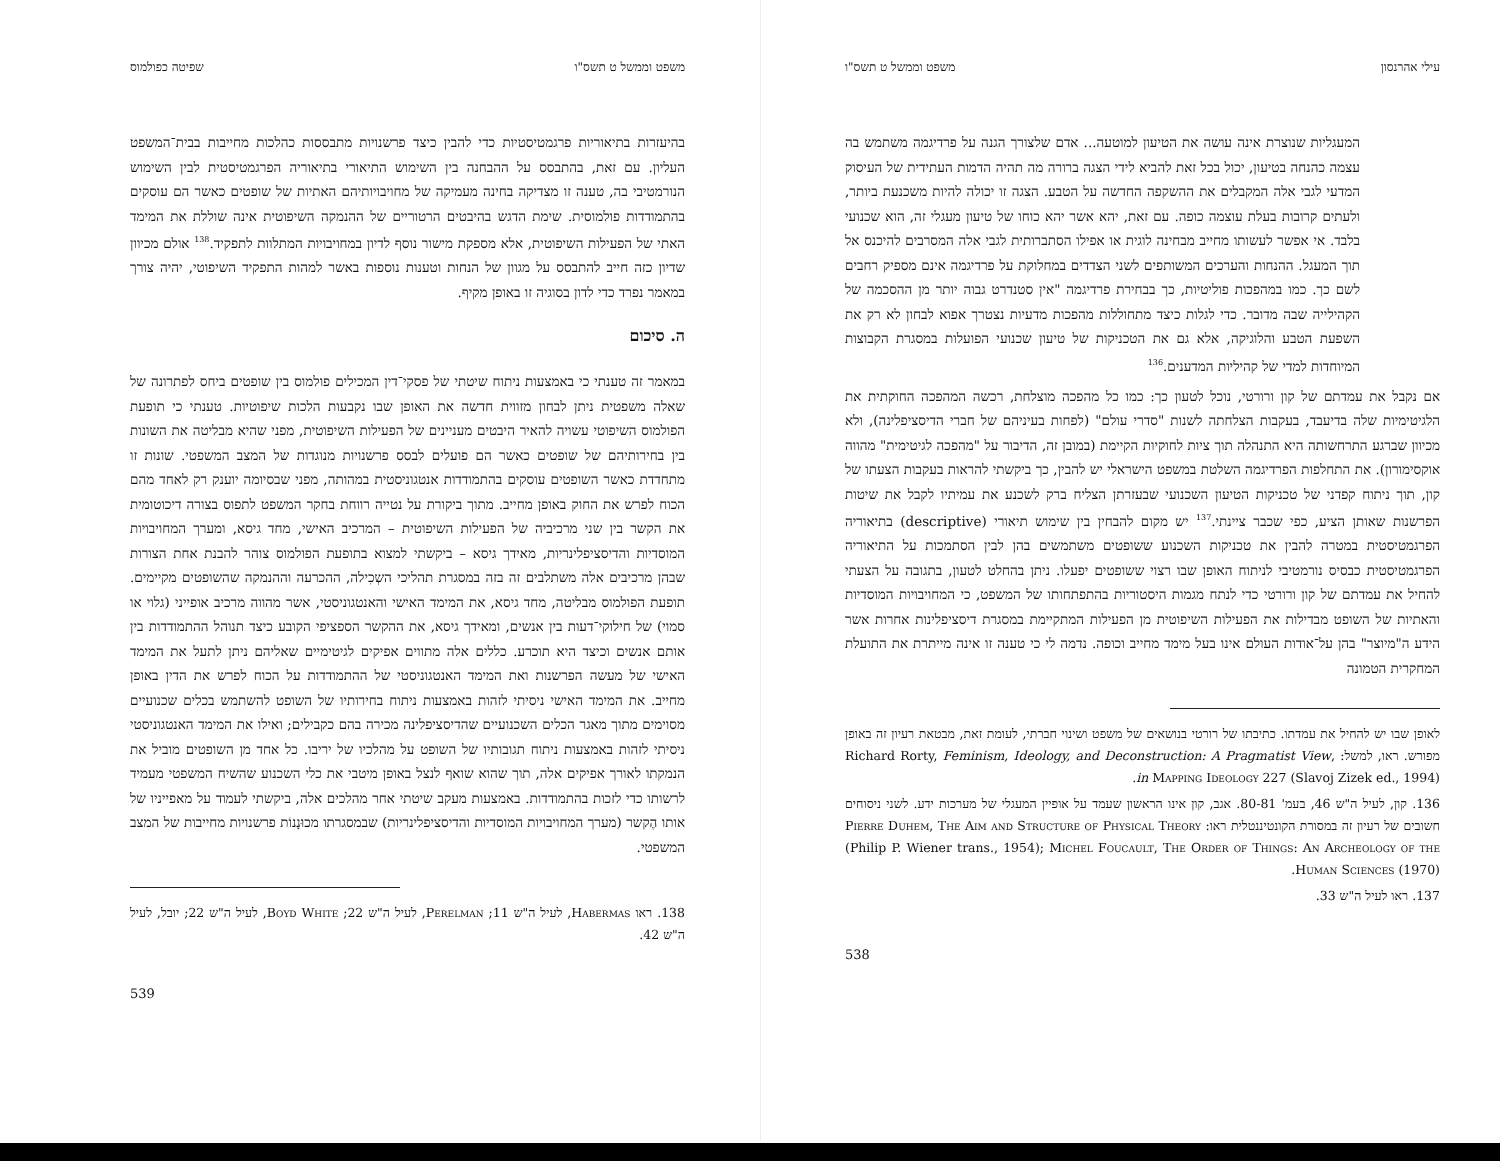עילי אהרנסון משפט וממשל ט תשס"ו
המעגליות שנוצרת אינה עושה את הטיעון למוטעה... אדם שלצורך הגנה על פרדיגמה משתמש בה עצמה כהנחה בטיעון, יכול בכל זאת להביא לידי הצגה ברורה מה תהיה הדמות העתידית של העיסוק המדעי לגבי אלה המקבלים את ההשקפה החדשה על הטבע. הצגה זו יכולה להיות משכנעת ביותר, ולעתים קרובות בעלת עוצמה כופה. עם זאת, יהא אשר יהא כוחו של טיעון מעגלי זה, הוא שכנועי בלבד. אי אפשר לעשותו מחייב מבחינה לוגית או אפילו הסתברותית לגבי אלה המסרבים להיכנס אל תוך המעגל. ההנחות והערכים המשותפים לשני הצדדים במחלוקת על פרדיגמה אינם מספיק רחבים לשם כך. כמו במהפכות פוליטיות, כך בבחירת פרדיגמה "אין סטנדרט גבוה יותר מן ההסכמה של הקהילייה שבה מדובר. כדי לגלות כיצד מתחוללות מהפכות מדעיות נצטרך אפוא לבחון לא רק את השפעת הטבע והלוגיקה, אלא גם את הטכניקות של טיעון שכנועי הפועלות במסגרת הקבוצות המיוחדות למדי של קהיליות המדענים.<sup>136</sup>
אם נקבל את עמדתם של קון ורורטי, נוכל לטעון כך: כמו כל מהפכה מוצלחת, רכשה המהפכה החוקתית את הלגיטימיות שלה בדיעבד, בעקבות הצלחתה לשנות "סדרי עולם" (לפחות בעיניהם של חברי הדיסציפלינה), ולא מכיוון שברגע התרחשותה היא התנהלה תוך ציות לחוקיות הקיימת (במובן זה, הדיבור על "מהפכה לגיטימית" מהווה אוקסימורון). את התחלפות הפרדיגמה השלטת במשפט הישראלי יש להבין, כך ביקשתי להראות בעקבות הצעתו של קון, תוך ניתוח קפדני של טכניקות הטיעון השכנועי שבעזרתן הצליח ברק לשכנע את עמיתיו לקבל את שיטות הפרשנות שאותן הציע, כפי שכבר ציינתי.<sup>137</sup> יש מקום להבחין בין שימוש תיאורי (descriptive) בתיאוריה הפרגמטיסטית במטרה להבין את טכניקות השכנוע ששופטים משתמשים בהן לבין הסתמכות על התיאוריה הפרגמטיסטית כבסיס נורמטיבי לניתוח האופן שבו רצוי ששופטים יפעלו. ניתן בהחלט לטעון, בתגובה על הצעתי להחיל את עמדתם של קון ורורטי כדי לנתח מגמות היסטוריות בהתפתחותו של המשפט, כי המחויבויות המוסדיות והאתיות של השופט מבדילות את הפעילות השיפוטית מן הפעילות המתקיימת במסגרת דיסציפלינות אחרות אשר הידע ה"מיוצר" בהן על־אודות העולם אינו בעל מימד מחייב וכופה. נדמה לי כי טענה זו אינה מייתרת את התועלת המחקרית הטמונה
לאופן שבו יש להחיל את עמדתו. כתיבתו של רורטי בנושאים של משפט ושינוי חברתי, לעומת זאת, מבטאת רעיון זה באופן מפורש. ראו, למשל: Richard Rorty, Feminism, Ideology, and Deconstruction: A Pragmatist View, in Mapping Ideology 227 (Slavoj Zizek ed., 1994).
136. קון, לעיל ה"ש 46, בעמ' 80-81. אגב, קון אינו הראשון שעמד על אופיין המעגלי של מערכות ידע. לשני ניסוחים חשובים של רעיון זה במסורת הקונטיננטלית ראו: Pierre Duhem, The Aim and Structure of Physical Theory (Philip P. Wiener trans., 1954); Michel Foucault, The Order of Things: An Archeology of the Human Sciences (1970).
137. ראו לעיל ה"ש 33.
538
משפט וממשל ט תשס"ו שפיטה כפולמוס
בהיעזרות בתיאוריות פרגמטיסטיות כדי להבין כיצד פרשנויות מתבססות כהלכות מחייבות בבית־המשפט העליון. עם זאת, בהתבסס על ההבחנה בין השימוש התיאורי בתיאוריה הפרגמטיסטית לבין השימוש הנורמטיבי בה, טענה זו מצדיקה בחינה מעמיקה של מחויבויותיהם האתיות של שופטים כאשר הם עוסקים בהתמודדות פולמוסית. שימת הדגש בהיבטים הרטוריים של ההנמקה השיפוטית אינה שוללת את המימד האתי של הפעילות השיפוטית, אלא מספקת מישור נוסף לדיון במחויבויות המתלוות לתפקיד.<sup>138</sup> אולם מכיוון שדיון כזה חייב להתבסס על מגוון של הנחות וטענות נוספות באשר למהות התפקיד השיפוטי, יהיה צורך במאמר נפרד כדי לדון בסוגיה זו באופן מקיף.
ה. סיכום
במאמר זה טענתי כי באמצעות ניתוח שיטתי של פסקי־דין המכילים פולמוס בין שופטים ביחס לפתרונה של שאלה משפטית ניתן לבחון מזווית חדשה את האופן שבו נקבעות הלכות שיפוטיות. טענתי כי תופעת הפולמוס השיפוטי עשויה להאיר היבטים מעניינים של הפעילות השיפוטית, מפני שהיא מבליטה את השונות בין בחירותיהם של שופטים כאשר הם פועלים לבסס פרשנויות מנוגדות של המצב המשפטי. שונות זו מתחדדת כאשר השופטים עוסקים בהתמודדות אנטגוניסטית במהותה, מפני שבסיומה יוענק רק לאחד מהם הכוח לפרש את החוק באופן מחייב. מתוך ביקורת על נטייה רווחת בחקר המשפט לתפוס בצורה דיכוטומית את הקשר בין שני מרכיביה של הפעילות השיפוטית – המרכיב האישי, מחד גיסא, ומערך המחויבויות המוסדיות והדיסציפלינריות, מאידך גיסא – ביקשתי למצוא בתופעת הפולמוס צוהר להבנת אחת הצורות שבהן מרכיבים אלה משתלבים זה בזה במסגרת תהליכי השְכִילה, ההכרעה וההנמקה שהשופטים מקיימים. תופעת הפולמוס מבליטה, מחד גיסא, את המימד האישי והאנטגוניסטי, אשר מהווה מרכיב אופייני (גלוי או סמוי) של חילוקי־דעות בין אנשים, ומאידך גיסא, את ההקשר הספציפי הקובע כיצד תנוהל ההתמודדות בין אותם אנשים וכיצד היא תוכרע. כללים אלה מתווים אפיקים לגיטימיים שאליהם ניתן לתעל את המימד האישי של מעשה הפרשנות ואת המימד האנטגוניסטי של ההתמודדות על הכוח לפרש את הדין באופן מחייב. את המימד האישי ניסיתי לזהות באמצעות ניתוח בחירותיו של השופט להשתמש בכלים שכנועיים מסוימים מתוך מאגר הכלים השכנועיים שהדיסציפלינה מכירה בהם כקבילים; ואילו את המימד האנטגוניסטי ניסיתי לזהות באמצעות ניתוח תגובותיו של השופט על מהלכיו של יריבו. כל אחד מן השופטים מוביל את הנמקתו לאורך אפיקים אלה, תוך שהוא שואף לנצל באופן מיטבי את כלי השכנוע שהשיח המשפטי מעמיד לרשותו כדי לזכות בהתמודדות. באמצעות מעקב שיטתי אחר מהלכים אלה, ביקשתי לעמוד על מאפייניו של אותו הֶקשר (מערך המחויבויות המוסדיות והדיסציפלינריות) שבמסגרתו מכוּנָנוֹת פרשנויות מחייבות של המצב המשפטי.
138. ראו Habermas, לעיל ה"ש 11; Perelman, לעיל ה"ש 22; Boyd White, לעיל ה"ש 22; יובל, לעיל ה"ש 42.
539